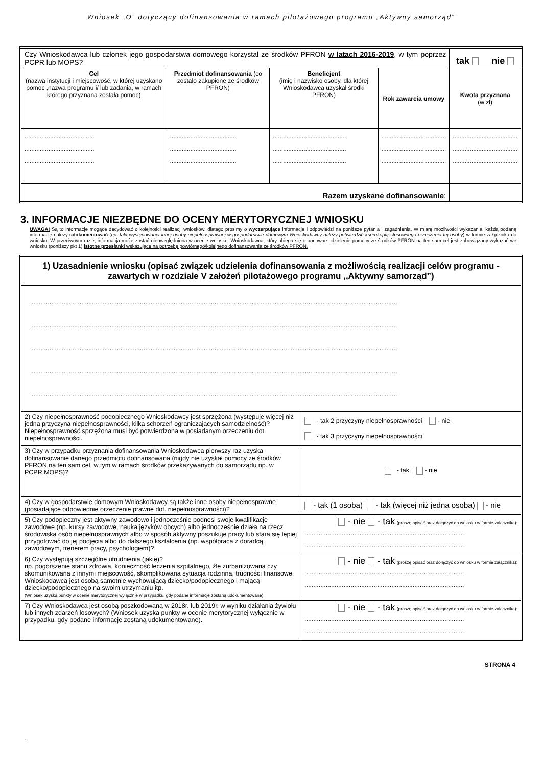Wniosek „O” dotyczący dofinansowania w ramach pilotażowego programu „Aktywny samorząd”
| Czy Wnioskodawca lub członek jego gospodarstwa domowego korzystał ze środków PFRON w latach 2016-2019 , w tym poprzez PCPR lub MOPS? | | | | tak nie |
| Cel (nazwa instytucji i miejscowość, w której uzyskano pomoc ,nazwa programu i/ lub zadania, w ramach którego przyznana została pomoc) | Przedmiot dofinansowania (co zostało zakupione ze środków PFRON) | Beneficjent (imię i nazwisko osoby, dla której Wnioskodawca uzyskał środki PFRON) | Rok zawarcia umowy | Kwota przyznana (w zł) |
| ......................................... ......................................... ......................................... | ....................................... ....................................... ....................................... | ........................................... ........................................... ........................................... | ...................................... ...................................... ...................................... | ...................................... ...................................... ...................................... |
| Razem uzyskane dofinansowanie : | | | | |
3. INFORMACJE NIEZBĘDNE DO OCENY MERYTORYCZNEJ WNIOSKU
UWAGA! Są to informacje mogące decydować o kolejności realizacji wniosków, dlatego prosimy o wyczerpujące informacje i odpowiedzi na poniższe pytania i zagadnienia. W miarę możliwości wykazania, każdą podaną informację należy udokumentować (np. fakt występowania innej osoby niepełnosprawnej w gospodarstwie domowym Wnioskodawcy należy potwierdzić kserokopią stosownego orzeczenia tej osoby) w formie załącznika do wniosku. W przeciwnym razie, informacja może zostać nieuwzględniona w ocenie wniosku. Wnioskodawca, który ubiega się o ponowne udzielenie pomocy ze środków PFRON na ten sam cel jest zobowiązany wykazać we wniosku (poniższy pkt 1) istotne przesłanki wskazujące na potrzebę powtórnego/kolejnego dofinansowania ze środków PFRON.
| 1) Uzasadnienie wniosku (opisać związek udzielenia dofinansowania z możliwością realizacji celów programu - zawartych w rozdziale V założeń pilotażowego programu ,,Aktywny samorząd”) | |
| .............................................................................................................................................................................................................. .............................................................................................................................................................................................................. .............................................................................................................................................................................................................. .............................................................................................................................................................................................................. .............................................................................................................................................................................................................. | |
| 2) Czy niepełnosprawność podopiecznego Wnioskodawcy jest sprzężona (występuje więcej niż jedna przyczyna niepełnosprawności, kilka schorzeń ograniczających samodzielność)? Niepełnosprawność sprzężona musi być potwierdzona w posiadanym orzeczeniu dot. niepełnosprawności. | - tak 2 przyczyny niepełnosprawności - nie - tak 3 przyczyny niepełnosprawności |
| 3) Czy w przypadku przyznania dofinansowania Wnioskodawca pierwszy raz uzyska dofinansowanie danego przedmiotu dofinansowana (nigdy nie uzyskał pomocy ze środków PFRON na ten sam cel, w tym w ramach środków przekazywanych do samorządu np. w PCPR,MOPS)? | - tak - nie |
| 4) Czy w gospodarstwie domowym Wnioskodawcy są także inne osoby niepełnosprawne (posiadające odpowiednie orzeczenie prawne dot. niepełnosprawności)? | - tak (1 osoba) - tak (więcej niż jedna osoba) - nie |
| 5) Czy podopieczny jest aktywny zawodowo i jednocześnie podnosi swoje kwalifikacje zawodowe (np. kursy zawodowe, nauka języków obcych) albo jednocześnie działa na rzecz środowiska osób niepełnosprawnych albo w sposób aktywny poszukuje pracy lub stara się lepiej przygotować do jej podjęcia albo do dalszego kształcenia (np. współpraca z doradcą zawodowym, trenerem pracy, psychologiem)? | - nie - tak (proszę opisać oraz dołączyć do wniosku w formie załącznika): .......................................................................................... .......................................................................................... |
| 6) Czy występują szczególne utrudnienia (jakie)? np. pogorszenie stanu zdrowia, konieczność leczenia szpitalnego, źle zurbanizowana czy skomunikowana z innymi miejscowość, skomplikowana sytuacja rodzinna, trudności finansowe, Wnioskodawca jest osobą samotnie wychowującą dziecko/podopiecznego i mającą dziecko/podopiecznego na swoim utrzymaniu itp. (Wniosek uzyska punkty w ocenie merytorycznej wyłącznie w przypadku, gdy podane informacje zostaną udokumentowane). | - nie - tak (proszę opisać oraz dołączyć do wniosku w formie załącznika): .......................................................................................... .......................................................................................... |
| 7) Czy Wnioskodawca jest osobą poszkodowaną w 2018r. lub 2019r. w wyniku działania żywiołu lub innych zdarzeń losowych? (Wniosek uzyska punkty w ocenie merytorycznej wyłącznie w przypadku, gdy podane informacje zostaną udokumentowane). | - nie - tak (proszę opisać oraz dołączyć do wniosku w formie załącznika): .......................................................................................... .......................................................................................... |
STRONA 4
.